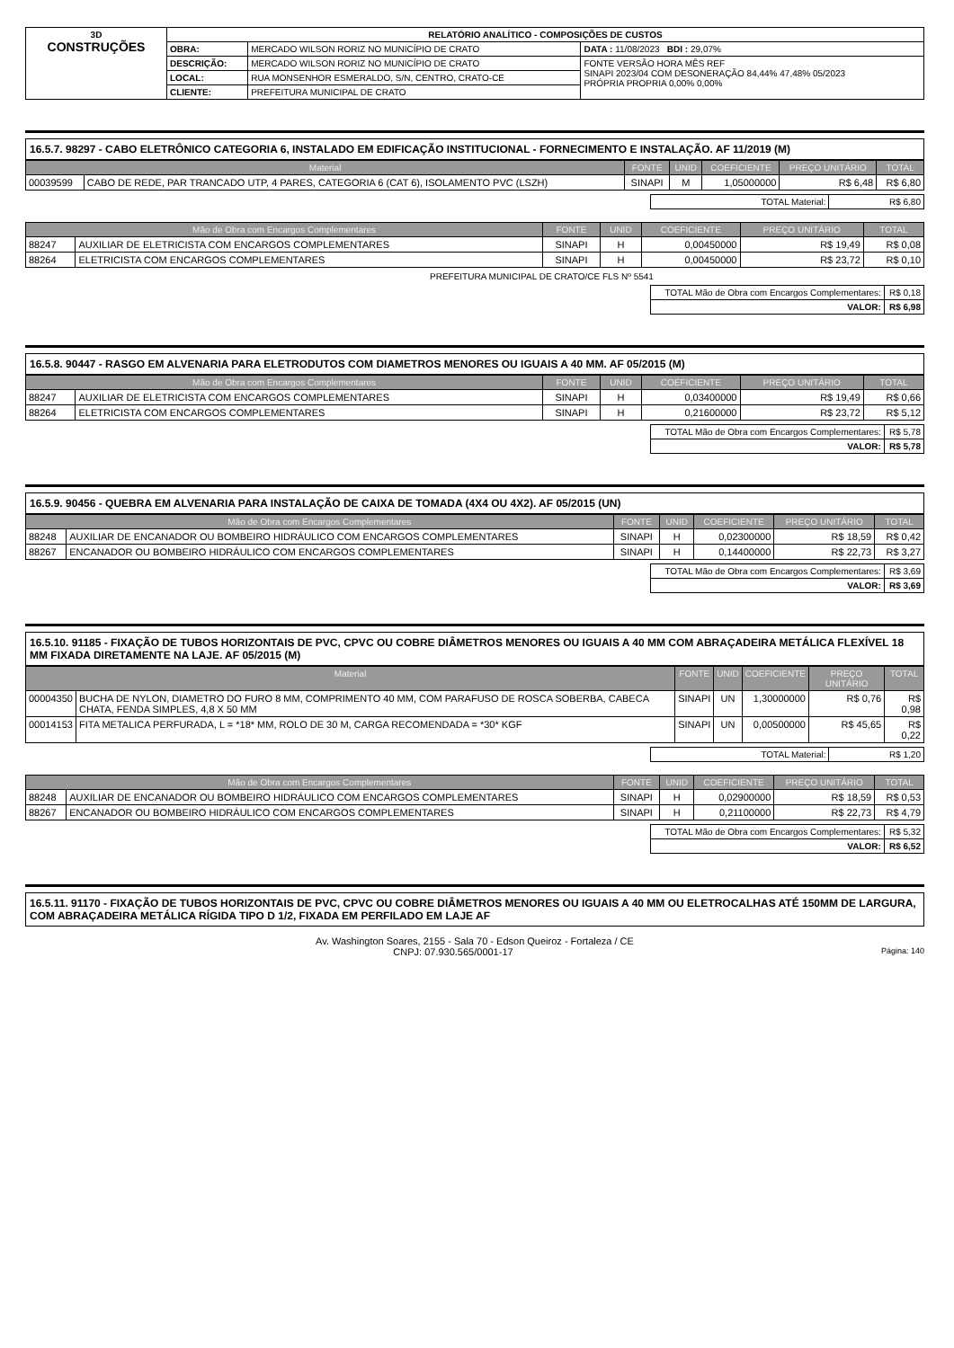| 3D CONSTRUÇÕES | RELATÓRIO ANALÍTICO - COMPOSIÇÕES DE CUSTOS | | |
| | OBRA: | MERCADO WILSON RORIZ NO MUNICÍPIO DE CRATO | DATA : 11/08/2023 BDI : 29,07% |
| | DESCRIÇÃO: | MERCADO WILSON RORIZ NO MUNICÍPIO DE CRATO | FONTE VERSÃO HORA MÊS REF SINAPI 2023/04 COM DESONERAÇÃO 84,44% 47,48% 05/2023 PRÓPRIA PROPRIA 0,00% 0,00% |
| | LOCAL: | RUA MONSENHOR ESMERALDO, S/N, CENTRO, CRATO-CE | |
| | CLIENTE: | PREFEITURA MUNICIPAL DE CRATO | |
16.5.7. 98297 - CABO ELETRÔNICO CATEGORIA 6, INSTALADO EM EDIFICAÇÃO INSTITUCIONAL - FORNECIMENTO E INSTALAÇÃO. AF 11/2019 (M)
| Material | | FONTE | UNID | COEFICIENTE | PREÇO UNITÁRIO | TOTAL |
| --- | --- | --- | --- | --- | --- | --- |
| 00039599 | CABO DE REDE, PAR TRANCADO UTP, 4 PARES, CATEGORIA 6 (CAT 6), ISOLAMENTO PVC (LSZH) | SINAPI | M | 1,05000000 | R$ 6,48 | R$ 6,80 |
| TOTAL Material: | R$ 6,80 |
| Mão de Obra com Encargos Complementares | | FONTE | UNID | COEFICIENTE | PREÇO UNITÁRIO | TOTAL |
| --- | --- | --- | --- | --- | --- | --- |
| 88247 | AUXILIAR DE ELETRICISTA COM ENCARGOS COMPLEMENTARES | SINAPI | H | 0,00450000 | R$ 19,49 | R$ 0,08 |
| 88264 | ELETRICISTA COM ENCARGOS COMPLEMENTARES | SINAPI | H | 0,00450000 | R$ 23,72 | R$ 0,10 |
PREFEITURA MUNICIPAL DE CRATO/CE FLS Nº 5541
| TOTAL Mão de Obra com Encargos Complementares: | R$ 0,18 |
| VALOR: | R$ 6,98 |
16.5.8. 90447 - RASGO EM ALVENARIA PARA ELETRODUTOS COM DIAMETROS MENORES OU IGUAIS A 40 MM. AF 05/2015 (M)
| Mão de Obra com Encargos Complementares | | FONTE | UNID | COEFICIENTE | PREÇO UNITÁRIO | TOTAL |
| --- | --- | --- | --- | --- | --- | --- |
| 88247 | AUXILIAR DE ELETRICISTA COM ENCARGOS COMPLEMENTARES | SINAPI | H | 0,03400000 | R$ 19,49 | R$ 0,66 |
| 88264 | ELETRICISTA COM ENCARGOS COMPLEMENTARES | SINAPI | H | 0,21600000 | R$ 23,72 | R$ 5,12 |
| TOTAL Mão de Obra com Encargos Complementares: | R$ 5,78 |
| VALOR: | R$ 5,78 |
16.5.9. 90456 - QUEBRA EM ALVENARIA PARA INSTALAÇÃO DE CAIXA DE TOMADA (4X4 OU 4X2). AF 05/2015 (UN)
| Mão de Obra com Encargos Complementares | | FONTE | UNID | COEFICIENTE | PREÇO UNITÁRIO | TOTAL |
| --- | --- | --- | --- | --- | --- | --- |
| 88248 | AUXILIAR DE ENCANADOR OU BOMBEIRO HIDRÁULICO COM ENCARGOS COMPLEMENTARES | SINAPI | H | 0,02300000 | R$ 18,59 | R$ 0,42 |
| 88267 | ENCANADOR OU BOMBEIRO HIDRÁULICO COM ENCARGOS COMPLEMENTARES | SINAPI | H | 0,14400000 | R$ 22,73 | R$ 3,27 |
| TOTAL Mão de Obra com Encargos Complementares: | R$ 3,69 |
| VALOR: | R$ 3,69 |
16.5.10. 91185 - FIXAÇÃO DE TUBOS HORIZONTAIS DE PVC, CPVC OU COBRE DIÂMETROS MENORES OU IGUAIS A 40 MM COM ABRAÇADEIRA METÁLICA FLEXÍVEL 18 MM FIXADA DIRETAMENTE NA LAJE. AF 05/2015 (M)
| Material | | FONTE | UNID | COEFICIENTE | PREÇO UNITÁRIO | TOTAL |
| --- | --- | --- | --- | --- | --- | --- |
| 00004350 | BUCHA DE NYLON, DIAMETRO DO FURO 8 MM, COMPRIMENTO 40 MM, COM PARAFUSO DE ROSCA SOBERBA, CABECA CHATA, FENDA SIMPLES, 4,8 X 50 MM | SINAPI | UN | 1,30000000 | R$ 0,76 | R$ 0,98 |
| 00014153 | FITA METALICA PERFURADA, L = *18* MM, ROLO DE 30 M, CARGA RECOMENDADA = *30* KGF | SINAPI | UN | 0,00500000 | R$ 45,65 | R$ 0,22 |
| TOTAL Material: | R$ 1,20 |
| Mão de Obra com Encargos Complementares | | FONTE | UNID | COEFICIENTE | PREÇO UNITÁRIO | TOTAL |
| --- | --- | --- | --- | --- | --- | --- |
| 88248 | AUXILIAR DE ENCANADOR OU BOMBEIRO HIDRÁULICO COM ENCARGOS COMPLEMENTARES | SINAPI | H | 0,02900000 | R$ 18,59 | R$ 0,53 |
| 88267 | ENCANADOR OU BOMBEIRO HIDRÁULICO COM ENCARGOS COMPLEMENTARES | SINAPI | H | 0,21100000 | R$ 22,73 | R$ 4,79 |
| TOTAL Mão de Obra com Encargos Complementares: | R$ 5,32 |
| VALOR: | R$ 6,52 |
16.5.11. 91170 - FIXAÇÃO DE TUBOS HORIZONTAIS DE PVC, CPVC OU COBRE DIÂMETROS MENORES OU IGUAIS A 40 MM OU ELETROCALHAS ATÉ 150MM DE LARGURA, COM ABRAÇADEIRA METÁLICA RÍGIDA TIPO D 1/2, FIXADA EM PERFILADO EM LAJE AF
Av. Washington Soares, 2155 - Sala 70 - Edson Queiroz - Fortaleza / CE
CNPJ: 07.930.565/0001-17 Página: 140